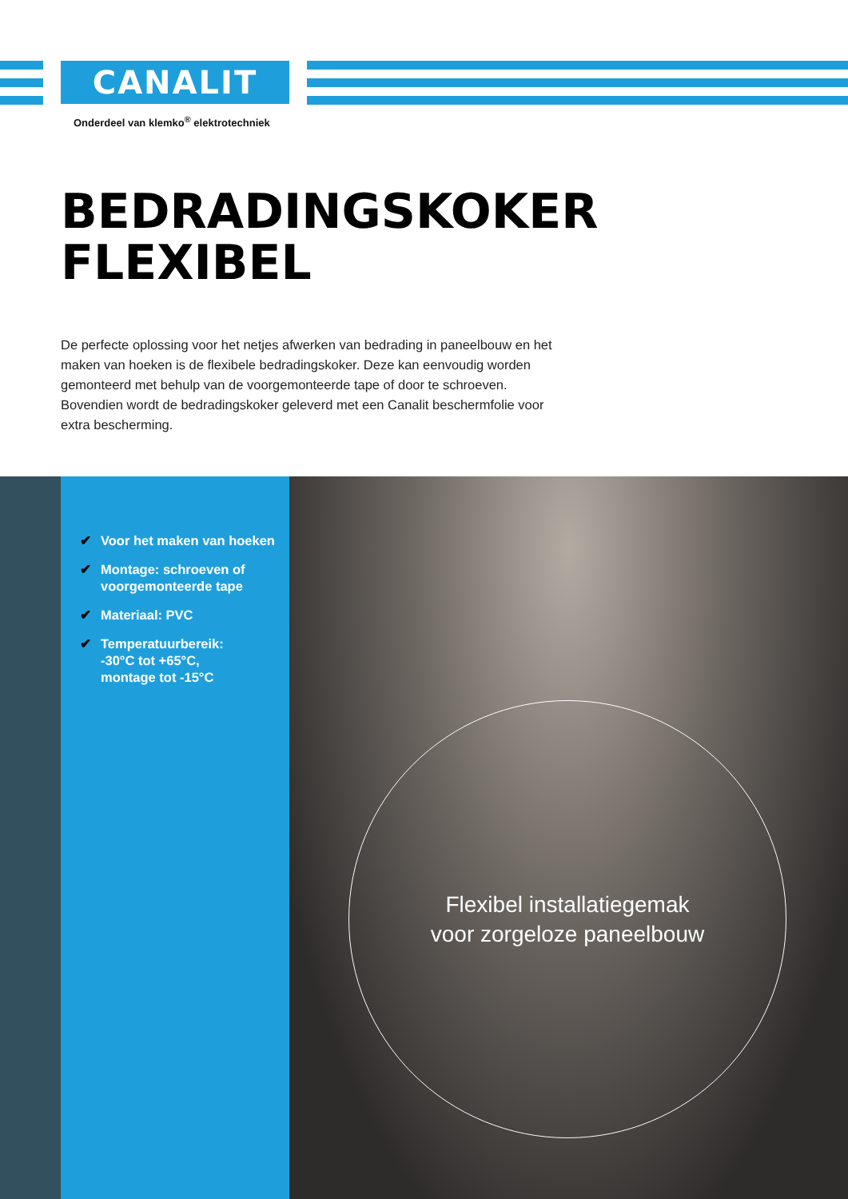CANALIT
Onderdeel van klemko<sup>®</sup> elektrotechniek
BEDRADINGSKOKER
FLEXIBEL
De perfecte oplossing voor het netjes afwerken van bedrading in paneelbouw en het maken van hoeken is de flexibele bedradingskoker. Deze kan eenvoudig worden gemonteerd met behulp van de voorgemonteerde tape of door te schroeven. Bovendien wordt de bedradingskoker geleverd met een Canalit beschermfolie voor extra bescherming.
✔ Voor het maken van hoeken
✔ Montage: schroeven of voorgemonteerde tape
✔ Materiaal: PVC
✔ Temperatuurbereik:
-30°C tot +65°C,
montage tot -15°C
Flexibel installatiegemak
voor zorgeloze paneelbouw